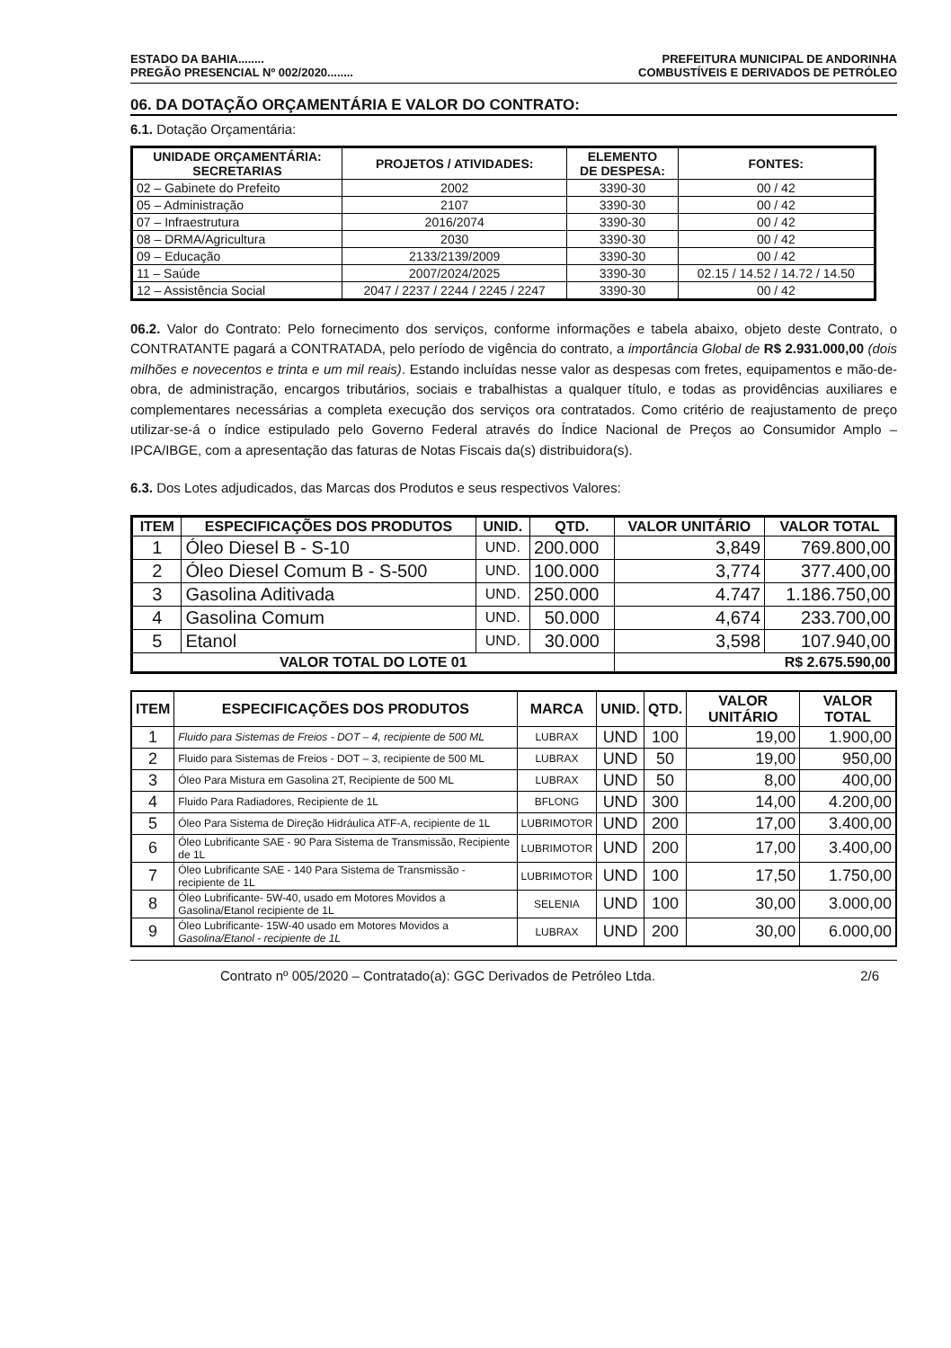ESTADO DA BAHIA........ PREFEITURA MUNICIPAL DE ANDORINHA
PREGÃO PRESENCIAL Nº 002/2020........ COMBUSTÍVEIS E DERIVADOS DE PETRÓLEO
06. DA DOTAÇÃO ORÇAMENTÁRIA E VALOR DO CONTRATO:
6.1. Dotação Orçamentária:
| UNIDADE ORÇAMENTÁRIA: SECRETARIAS | PROJETOS / ATIVIDADES: | ELEMENTO DE DESPESA: | FONTES: |
| --- | --- | --- | --- |
| 02 – Gabinete do Prefeito | 2002 | 3390-30 | 00 / 42 |
| 05 – Administração | 2107 | 3390-30 | 00 / 42 |
| 07 – Infraestrutura | 2016/2074 | 3390-30 | 00 / 42 |
| 08 – DRMA/Agricultura | 2030 | 3390-30 | 00 / 42 |
| 09 – Educação | 2133/2139/2009 | 3390-30 | 00 / 42 |
| 11 – Saúde | 2007/2024/2025 | 3390-30 | 02.15 / 14.52 / 14.72 / 14.50 |
| 12 – Assistência Social | 2047 / 2237 / 2244 / 2245 / 2247 | 3390-30 | 00 / 42 |
06.2. Valor do Contrato: Pelo fornecimento dos serviços, conforme informações e tabela abaixo, objeto deste Contrato, o CONTRATANTE pagará a CONTRATADA, pelo período de vigência do contrato, a importância Global de R$ 2.931.000,00 (dois milhões e novecentos e trinta e um mil reais). Estando incluídas nesse valor as despesas com fretes, equipamentos e mão-de-obra, de administração, encargos tributários, sociais e trabalhistas a qualquer título, e todas as providências auxiliares e complementares necessárias a completa execução dos serviços ora contratados. Como critério de reajustamento de preço utilizar-se-á o índice estipulado pelo Governo Federal através do Índice Nacional de Preços ao Consumidor Amplo – IPCA/IBGE, com a apresentação das faturas de Notas Fiscais da(s) distribuidora(s).
6.3. Dos Lotes adjudicados, das Marcas dos Produtos e seus respectivos Valores:
| ITEM | ESPECIFICAÇÕES DOS PRODUTOS | UNID. | QTD. | VALOR UNITÁRIO | VALOR TOTAL |
| --- | --- | --- | --- | --- | --- |
| 1 | Óleo Diesel B - S-10 | UND. | 200.000 | 3,849 | 769.800,00 |
| 2 | Óleo Diesel Comum B - S-500 | UND. | 100.000 | 3,774 | 377.400,00 |
| 3 | Gasolina Aditivada | UND. | 250.000 | 4.747 | 1.186.750,00 |
| 4 | Gasolina Comum | UND. | 50.000 | 4,674 | 233.700,00 |
| 5 | Etanol | UND. | 30.000 | 3,598 | 107.940,00 |
| VALOR TOTAL DO LOTE 01 | | | | R$ 2.675.590,00 | |
| ITEM | ESPECIFICAÇÕES DOS PRODUTOS | MARCA | UNID. | QTD. | VALOR UNITÁRIO | VALOR TOTAL |
| --- | --- | --- | --- | --- | --- | --- |
| 1 | Fluido para Sistemas de Freios - DOT – 4, recipiente de 500 ML | LUBRAX | UND | 100 | 19,00 | 1.900,00 |
| 2 | Fluido para Sistemas de Freios - DOT – 3, recipiente de 500 ML | LUBRAX | UND | 50 | 19,00 | 950,00 |
| 3 | Óleo Para Mistura em Gasolina 2T, Recipiente de 500 ML | LUBRAX | UND | 50 | 8,00 | 400,00 |
| 4 | Fluido Para Radiadores, Recipiente de 1L | BFLONG | UND | 300 | 14,00 | 4.200,00 |
| 5 | Óleo Para Sistema de Direção Hidráulica ATF-A, recipiente de 1L | LUBRIMOTOR | UND | 200 | 17,00 | 3.400,00 |
| 6 | Óleo Lubrificante SAE - 90 Para Sistema de Transmissão, Recipiente de 1L | LUBRIMOTOR | UND | 200 | 17,00 | 3.400,00 |
| 7 | Óleo Lubrificante SAE - 140 Para Sistema de Transmissão - recipiente de 1L | LUBRIMOTOR | UND | 100 | 17,50 | 1.750,00 |
| 8 | Óleo Lubrificante- 5W-40, usado em Motores Movidos a Gasolina/Etanol recipiente de 1L | SELENIA | UND | 100 | 30,00 | 3.000,00 |
| 9 | Óleo Lubrificante- 15W-40 usado em Motores Movidos a Gasolina/Etanol - recipiente de 1L | LUBRAX | UND | 200 | 30,00 | 6.000,00 |
Contrato nº 005/2020 – Contratado(a): GGC Derivados de Petróleo Ltda. 2/6